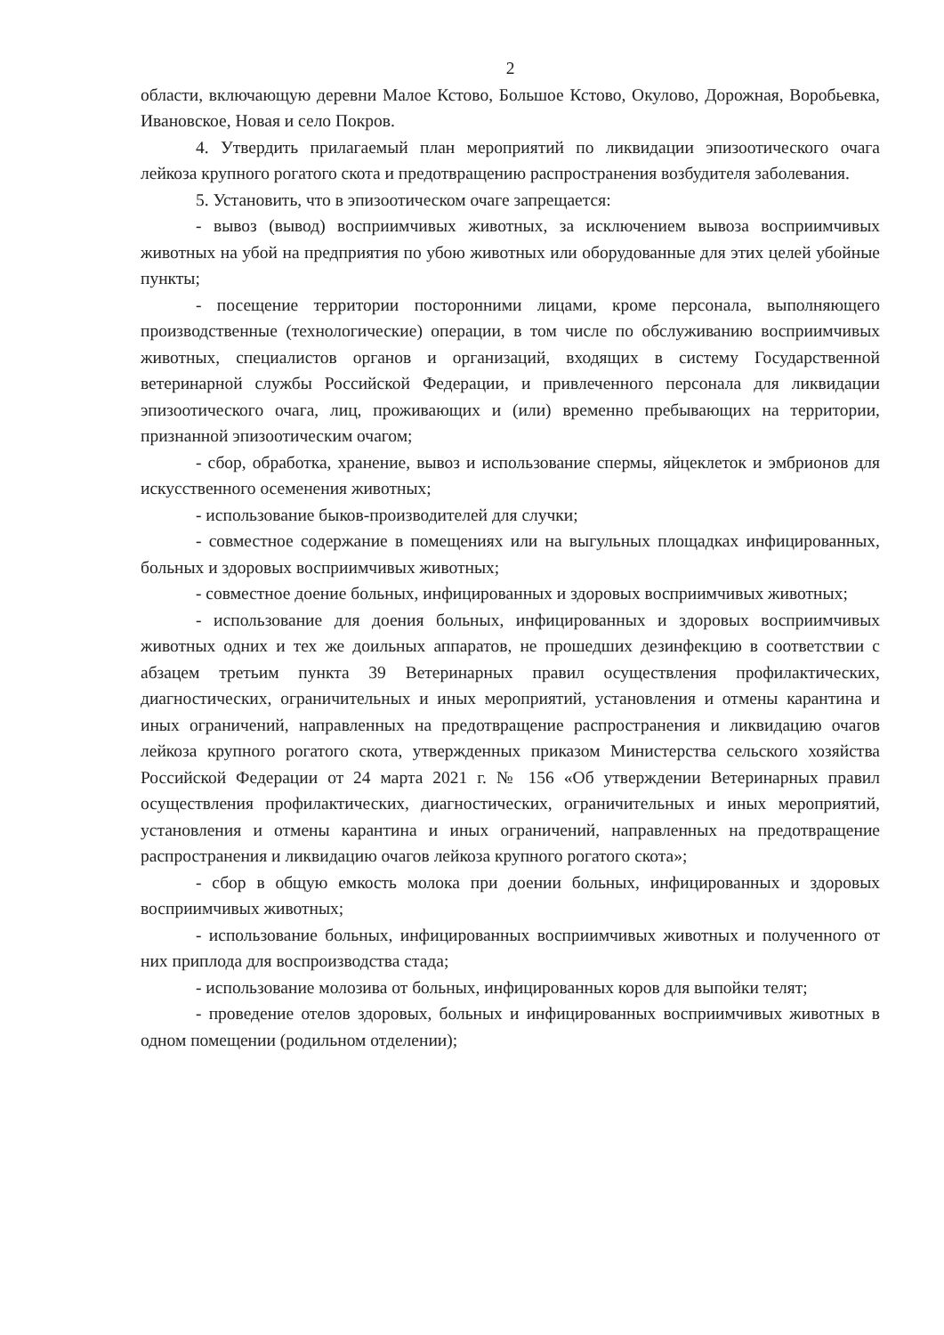2
области, включающую деревни Малое Кстово, Большое Кстово, Окулово, Дорожная, Воробьевка, Ивановское, Новая и село Покров.
4. Утвердить прилагаемый план мероприятий по ликвидации эпизоотического очага лейкоза крупного рогатого скота и предотвращению распространения возбудителя заболевания.
5. Установить, что в эпизоотическом очаге запрещается:
- вывоз (вывод) восприимчивых животных, за исключением вывоза восприимчивых животных на убой на предприятия по убою животных или оборудованные для этих целей убойные пункты;
- посещение территории посторонними лицами, кроме персонала, выполняющего производственные (технологические) операции, в том числе по обслуживанию восприимчивых животных, специалистов органов и организаций, входящих в систему Государственной ветеринарной службы Российской Федерации, и привлеченного персонала для ликвидации эпизоотического очага, лиц, проживающих и (или) временно пребывающих на территории, признанной эпизоотическим очагом;
- сбор, обработка, хранение, вывоз и использование спермы, яйцеклеток и эмбрионов для искусственного осеменения животных;
- использование быков-производителей для случки;
- совместное содержание в помещениях или на выгульных площадках инфицированных, больных и здоровых восприимчивых животных;
- совместное доение больных, инфицированных и здоровых восприимчивых животных;
- использование для доения больных, инфицированных и здоровых восприимчивых животных одних и тех же доильных аппаратов, не прошедших дезинфекцию в соответствии с абзацем третьим пункта 39 Ветеринарных правил осуществления профилактических, диагностических, ограничительных и иных мероприятий, установления и отмены карантина и иных ограничений, направленных на предотвращение распространения и ликвидацию очагов лейкоза крупного рогатого скота, утвержденных приказом Министерства сельского хозяйства Российской Федерации от 24 марта 2021 г. № 156 «Об утверждении Ветеринарных правил осуществления профилактических, диагностических, ограничительных и иных мероприятий, установления и отмены карантина и иных ограничений, направленных на предотвращение распространения и ликвидацию очагов лейкоза крупного рогатого скота»;
- сбор в общую емкость молока при доении больных, инфицированных и здоровых восприимчивых животных;
- использование больных, инфицированных восприимчивых животных и полученного от них приплода для воспроизводства стада;
- использование молозива от больных, инфицированных коров для выпойки телят;
- проведение отелов здоровых, больных и инфицированных восприимчивых животных в одном помещении (родильном отделении);